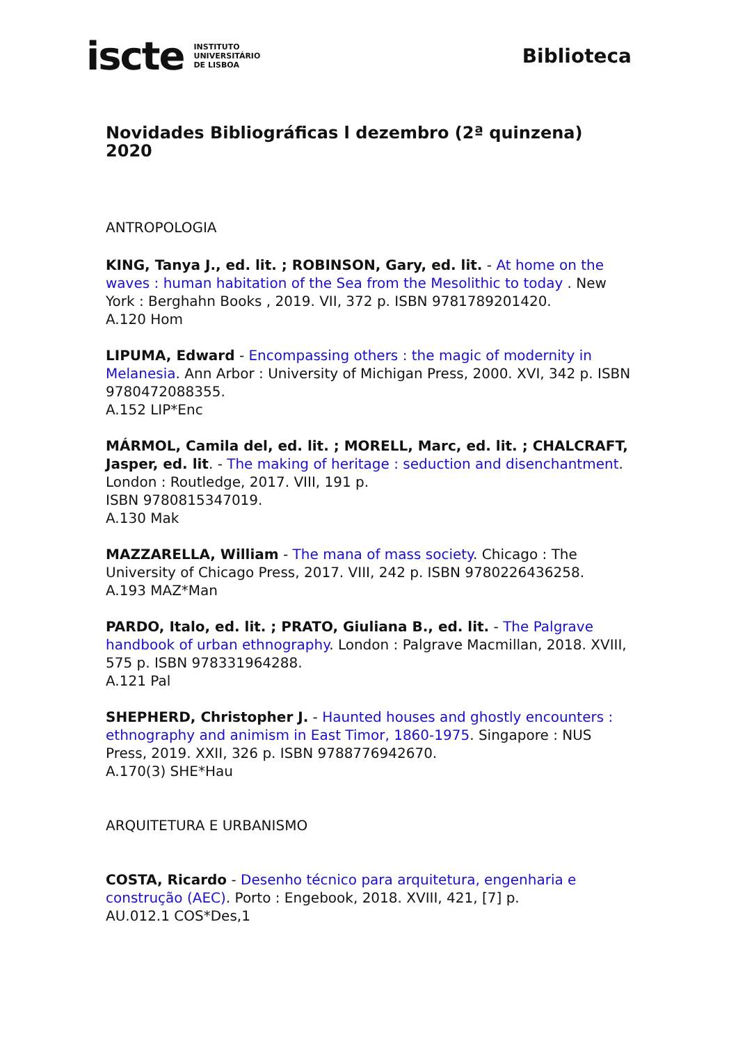iscte INSTITUTO
UNIVERSITÁRIO
DE LISBOA
Biblioteca
Novidades Bibliográficas l dezembro (2ª quinzena) 2020
ANTROPOLOGIA
KING, Tanya J., ed. lit. ; ROBINSON, Gary, ed. lit. - At home on the waves : human habitation of the Sea from the Mesolithic to today . New York : Berghahn Books , 2019. VII, 372 p. ISBN 9781789201420.
A.120 Hom
LIPUMA, Edward - Encompassing others : the magic of modernity in Melanesia. Ann Arbor : University of Michigan Press, 2000. XVI, 342 p. ISBN 9780472088355.
A.152 LIP*Enc
MÁRMOL, Camila del, ed. lit. ; MORELL, Marc, ed. lit. ; CHALCRAFT, Jasper, ed. lit. - The making of heritage : seduction and disenchantment. London : Routledge, 2017. VIII, 191 p.
ISBN 9780815347019.
A.130 Mak
MAZZARELLA, William - The mana of mass society. Chicago : The University of Chicago Press, 2017. VIII, 242 p. ISBN 9780226436258.
A.193 MAZ*Man
PARDO, Italo, ed. lit. ; PRATO, Giuliana B., ed. lit. - The Palgrave handbook of urban ethnography. London : Palgrave Macmillan, 2018. XVIII, 575 p. ISBN 978331964288.
A.121 Pal
SHEPHERD, Christopher J. - Haunted houses and ghostly encounters : ethnography and animism in East Timor, 1860-1975. Singapore : NUS Press, 2019. XXII, 326 p. ISBN 9788776942670.
A.170(3) SHE*Hau
ARQUITETURA E URBANISMO
COSTA, Ricardo - Desenho técnico para arquitetura, engenharia e construção (AEC). Porto : Engebook, 2018. XVIII, 421, [7] p.
AU.012.1 COS*Des,1